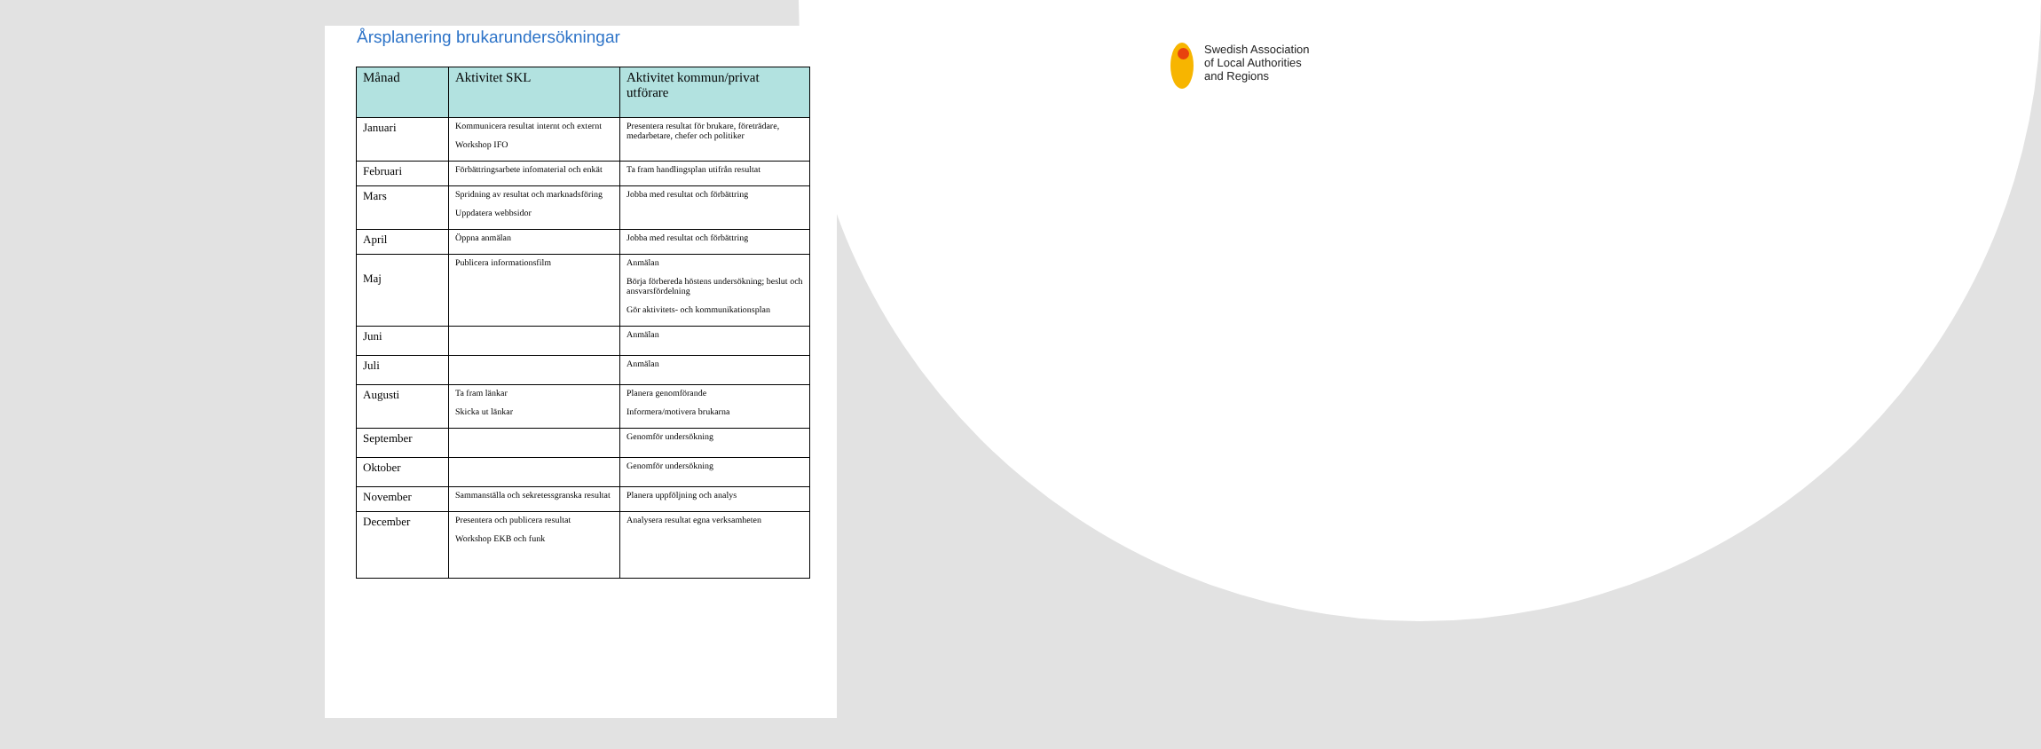Årsplanering brukarundersökningar
| Månad | Aktivitet SKL | Aktivitet kommun/privat utförare |
| --- | --- | --- |
| Januari | Kommunicera resultat internt och externt Workshop IFO | Presentera resultat för brukare, företrädare, medarbetare, chefer och politiker |
| Februari | Förbättringsarbete infomaterial och enkät | Ta fram handlingsplan utifrån resultat |
| Mars | Spridning av resultat och marknadsföring Uppdatera webbsidor | Jobba med resultat och förbättring |
| April | Öppna anmälan | Jobba med resultat och förbättring |
| Maj | Publicera informationsfilm | Anmälan Börja förbereda höstens undersökning; beslut och ansvarsfördelning Gör aktivitets- och kommunikationsplan |
| Juni | | Anmälan |
| Juli | | Anmälan |
| Augusti | Ta fram länkar Skicka ut länkar | Planera genomförande Informera/motivera brukarna |
| September | | Genomför undersökning |
| Oktober | | Genomför undersökning |
| November | Sammanställa och sekretessgranska resultat | Planera uppföljning och analys |
| December | Presentera och publicera resultat Workshop EKB och funk | Analysera resultat egna verksamheten |
Swedish Association
of Local Authorities
and Regions